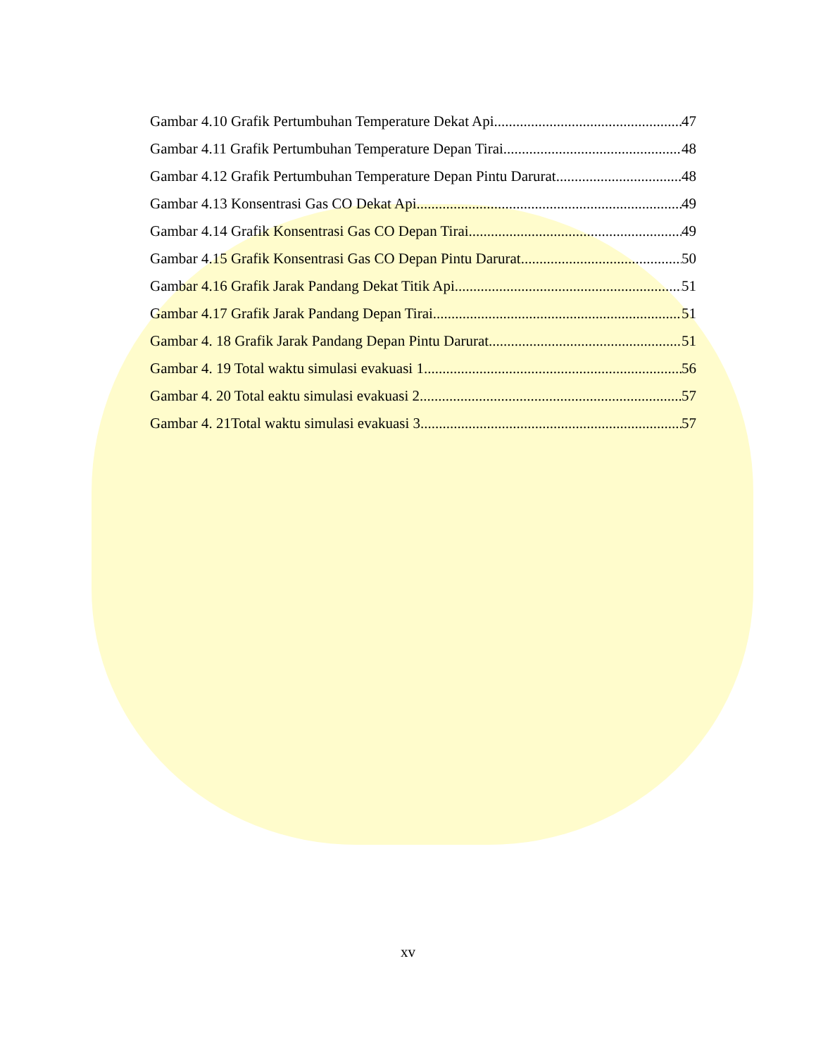Gambar 4.10 Grafik Pertumbuhan Temperature Dekat Api 47
Gambar 4.11 Grafik Pertumbuhan Temperature Depan Tirai 48
Gambar 4.12 Grafik Pertumbuhan Temperature Depan Pintu Darurat 48
Gambar 4.13 Konsentrasi Gas CO Dekat Api 49
Gambar 4.14 Grafik Konsentrasi Gas CO Depan Tirai 49
Gambar 4.15 Grafik Konsentrasi Gas CO Depan Pintu Darurat 50
Gambar 4.16 Grafik Jarak Pandang Dekat Titik Api 51
Gambar 4.17 Grafik Jarak Pandang Depan Tirai 51
Gambar 4. 18 Grafik Jarak Pandang Depan Pintu Darurat 51
Gambar 4. 19 Total waktu simulasi evakuasi 1 56
Gambar 4. 20 Total eaktu simulasi evakuasi 2 57
Gambar 4. 21Total waktu simulasi evakuasi 3 57
xv